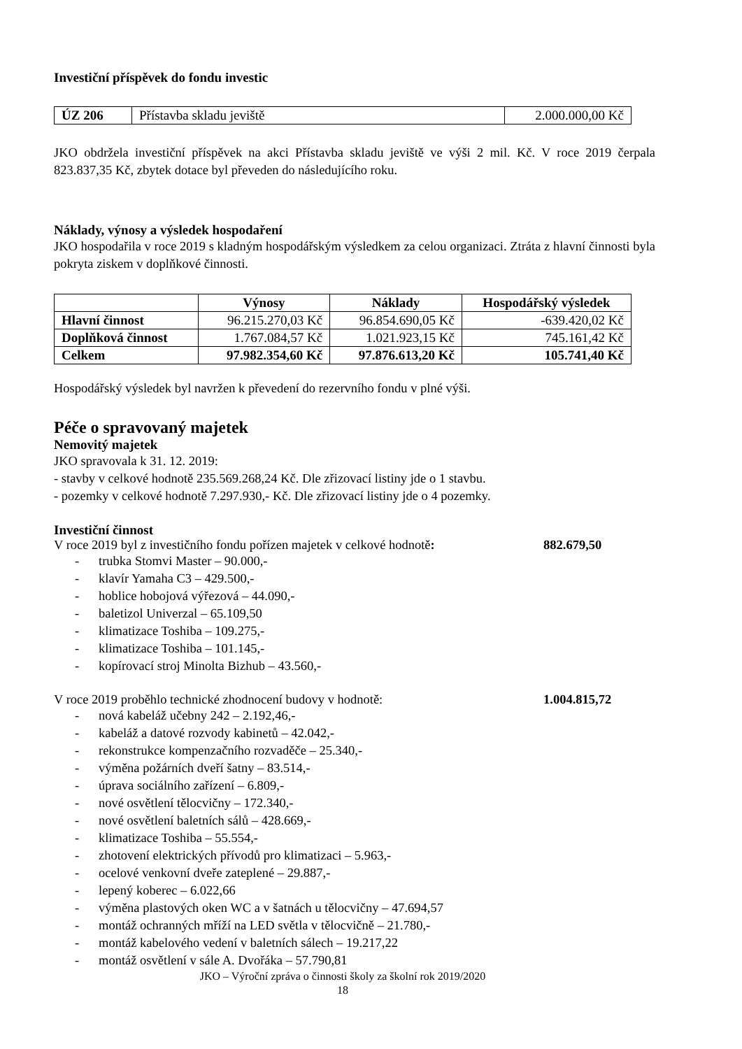Investiční příspěvek do fondu investic
| ÚZ 206 | Přístavba skladu jeviště | 2.000.000,00 Kč |
JKO obdržela investiční příspěvek na akci Přístavba skladu jeviště ve výši 2 mil. Kč. V roce 2019 čerpala 823.837,35 Kč, zbytek dotace byl převeden do následujícího roku.
Náklady, výnosy a výsledek hospodaření
JKO hospodařila v roce 2019 s kladným hospodářským výsledkem za celou organizaci. Ztráta z hlavní činnosti byla pokryta ziskem v doplňkové činnosti.
| | Výnosy | Náklady | Hospodářský výsledek |
| --- | --- | --- | --- |
| Hlavní činnost | 96.215.270,03 Kč | 96.854.690,05 Kč | -639.420,02 Kč |
| Doplňková činnost | 1.767.084,57 Kč | 1.021.923,15 Kč | 745.161,42 Kč |
| Celkem | 97.982.354,60 Kč | 97.876.613,20 Kč | 105.741,40 Kč |
Hospodářský výsledek byl navržen k převedení do rezervního fondu v plné výši.
Péče o spravovaný majetek
Nemovitý majetek
JKO spravovala k 31. 12. 2019:
- stavby v celkové hodnotě 235.569.268,24 Kč. Dle zřizovací listiny jde o 1 stavbu.
- pozemky v celkové hodnotě 7.297.930,- Kč. Dle zřizovací listiny jde o 4 pozemky.
Investiční činnost
V roce 2019 byl z investičního fondu pořízen majetek v celkové hodnotě: 882.679,50
- trubka Stomvi Master – 90.000,-
- klavír Yamaha C3 – 429.500,-
- hoblice hobojová výřezová – 44.090,-
- baletizol Univerzal – 65.109,50
- klimatizace Toshiba – 109.275,-
- klimatizace Toshiba – 101.145,-
- kopírovací stroj Minolta Bizhub – 43.560,-
V roce 2019 proběhlo technické zhodnocení budovy v hodnotě: 1.004.815,72
- nová kabeláž učebny 242 – 2.192,46,-
- kabeláž a datové rozvody kabinetů – 42.042,-
- rekonstrukce kompenzačního rozvaděče – 25.340,-
- výměna požárních dveří šatny – 83.514,-
- úprava sociálního zařízení – 6.809,-
- nové osvětlení tělocvičny – 172.340,-
- nové osvětlení baletních sálů – 428.669,-
- klimatizace Toshiba – 55.554,-
- zhotovení elektrických přívodů pro klimatizaci – 5.963,-
- ocelové venkovní dveře zateplené – 29.887,-
- lepený koberec – 6.022,66
- výměna plastových oken WC a v šatnách u tělocvičny – 47.694,57
- montáž ochranných mříží na LED světla v tělocvičně – 21.780,-
- montáž kabelového vedení v baletních sálech – 19.217,22
- montáž osvětlení v sále A. Dvořáka – 57.790,81
JKO – Výroční zpráva o činnosti školy za školní rok 2019/2020
18